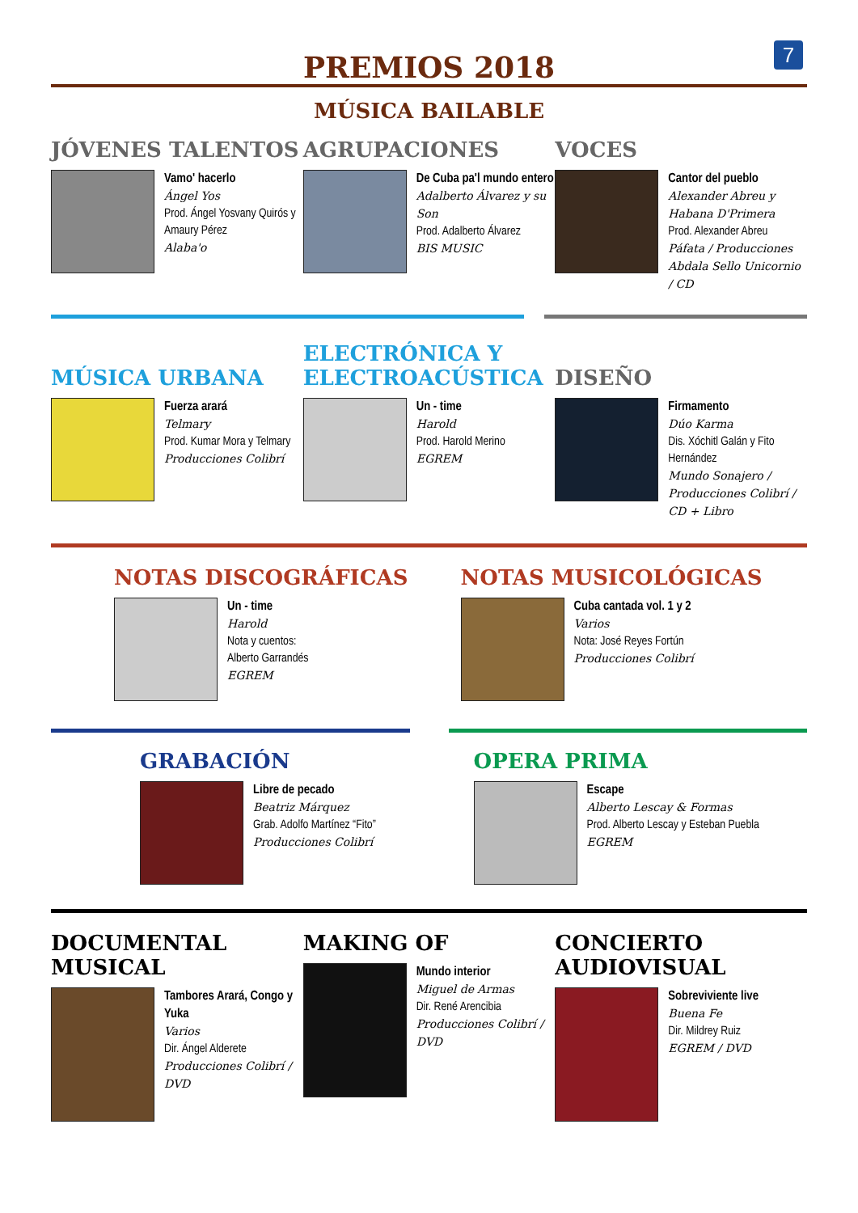7
PREMIOS 2018
MÚSICA BAILABLE
JÓVENES TALENTOS
Vamo' hacerlo
Ángel Yos
Prod. Ángel Yosvany Quirós y Amaury Pérez
Alaba'o
AGRUPACIONES
De Cuba pa'l mundo entero
Adalberto Álvarez y su Son
Prod. Adalberto Álvarez
BIS MUSIC
VOCES
Cantor del pueblo
Alexander Abreu y Habana D'Primera
Prod. Alexander Abreu
Páfata / Producciones Abdala Sello Unicornio / CD
MÚSICA URBANA
Fuerza arará
Telmary
Prod. Kumar Mora y Telmary
Producciones Colibrí
ELECTRÓNICA Y ELECTROACÚSTICA
Un - time
Harold
Prod. Harold Merino
EGREM
DISEÑO
Firmamento
Dúo Karma
Dis. Xóchitl Galán y Fito Hernández
Mundo Sonajero / Producciones Colibrí / CD + Libro
NOTAS DISCOGRÁFICAS
Un - time
Harold
Nota y cuentos:
Alberto Garrandés
EGREM
NOTAS MUSICOLÓGICAS
Cuba cantada vol. 1 y 2
Varios
Nota: José Reyes Fortún
Producciones Colibrí
GRABACIÓN
Libre de pecado
Beatriz Márquez
Grab. Adolfo Martínez “Fito”
Producciones Colibrí
OPERA PRIMA
Escape
Alberto Lescay & Formas
Prod. Alberto Lescay y Esteban Puebla
EGREM
DOCUMENTAL MUSICAL
Tambores Arará, Congo y Yuka
Varios
Dir. Ángel Alderete
Producciones Colibrí / DVD
MAKING OF
Mundo interior
Miguel de Armas
Dir. René Arencibia
Producciones Colibrí / DVD
CONCIERTO AUDIOVISUAL
Sobreviviente live
Buena Fe
Dir. Mildrey Ruiz
EGREM / DVD